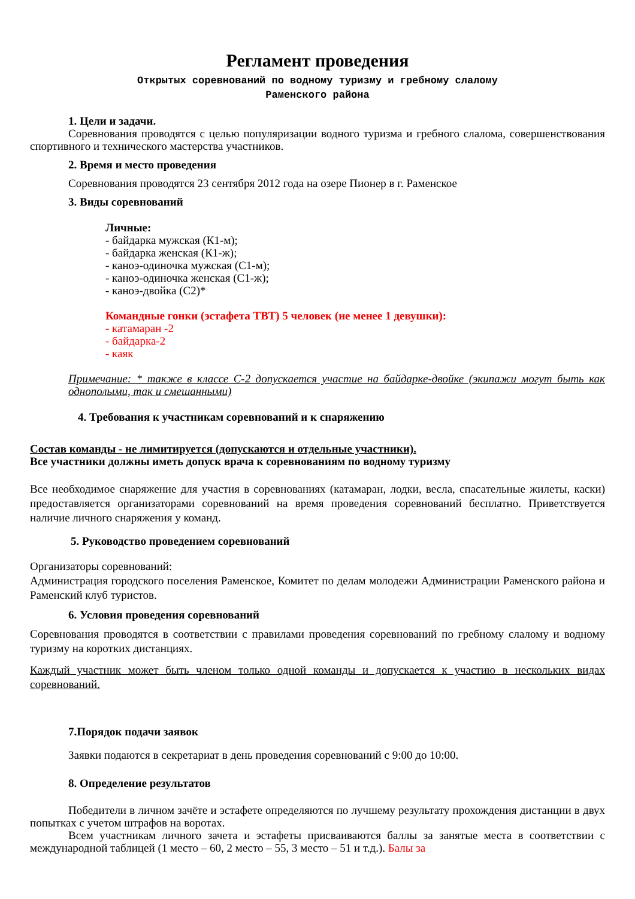Регламент проведения
Открытых соревнований по водному туризму и гребному слалому
Раменского района
1. Цели и задачи.
Соревнования проводятся с целью популяризации водного туризма и гребного слалома, совершенствования спортивного и технического мастерства участников.
2. Время и место проведения
Соревнования проводятся 23 сентября 2012 года на озере Пионер в г. Раменское
3. Виды соревнований
Личные:
- байдарка мужская (К1-м);
- байдарка женская (К1-ж);
- каноэ-одиночка мужская (С1-м);
- каноэ-одиночка женская (С1-ж);
- каноэ-двойка (С2)*
Командные гонки (эстафета ТВТ) 5 человек (не менее 1 девушки):
- катамаран -2
- байдарка-2
- каяк
Примечание: * также в классе С-2 допускается участие на байдарке-двойке (экипажи могут быть как однополыми, так и смешанными)
4. Требования к участникам соревнований и к снаряжению
Состав команды - не лимитируется (допускаются и отдельные участники).
Все участники должны иметь допуск врача к соревнованиям по водному туризму
Все необходимое снаряжение для участия в соревнованиях (катамаран, лодки, весла, спасательные жилеты, каски) предоставляется организаторами соревнований на время проведения соревнований бесплатно. Приветствуется наличие личного снаряжения у команд.
5. Руководство проведением соревнований
Организаторы соревнований:
Администрация городского поселения Раменское, Комитет по делам молодежи Администрации Раменского района и Раменский клуб туристов.
6. Условия проведения соревнований
Соревнования проводятся в соответствии с правилами проведения соревнований по гребному слалому и водному туризму на коротких дистанциях.
Каждый участник может быть членом только одной команды и допускается к участию в нескольких видах соревнований.
7.Порядок подачи заявок
Заявки подаются в секретариат в день проведения соревнований с 9:00 до 10:00.
8. Определение результатов
Победители в личном зачёте и эстафете определяются по лучшему результату прохождения дистанции в двух попытках с учетом штрафов на воротах.
Всем участникам личного зачета и эстафеты присваиваются баллы за занятые места в соответствии с международной таблицей (1 место – 60, 2 место – 55, 3 место – 51 и т.д.). Балы за